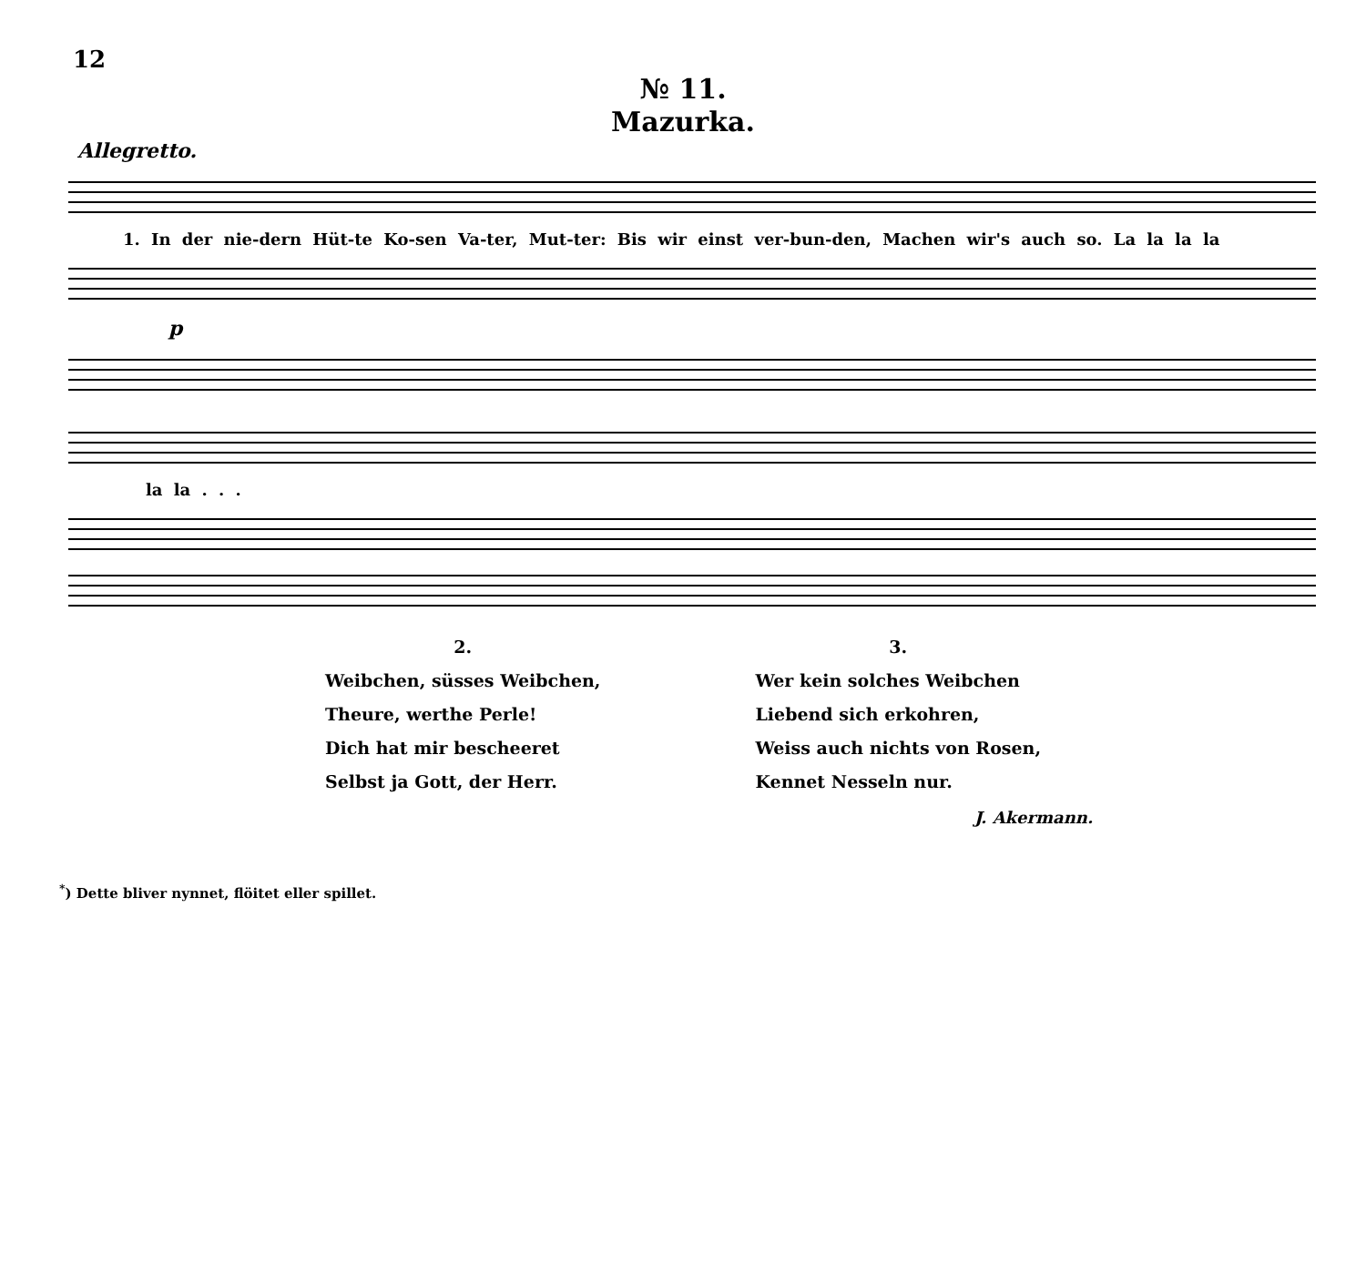12
№ 11.
Mazurka.
Allegretto.
1. In der nie-dern Hüt-te Ko-sen Va-ter, Mut-ter: Bis wir einst ver-bun-den, Machen wir's auch so. La la la la
p
la la . . .
2.
Weibchen, süsses Weibchen,
Theure, werthe Perle!
Dich hat mir bescheeret
Selbst ja Gott, der Herr.
3.
Wer kein solches Weibchen
Liebend sich erkohren,
Weiss auch nichts von Rosen,
Kennet Nesseln nur.
J. Akermann.
<sup>*</sup>) Dette bliver nynnet, flöitet eller spillet.